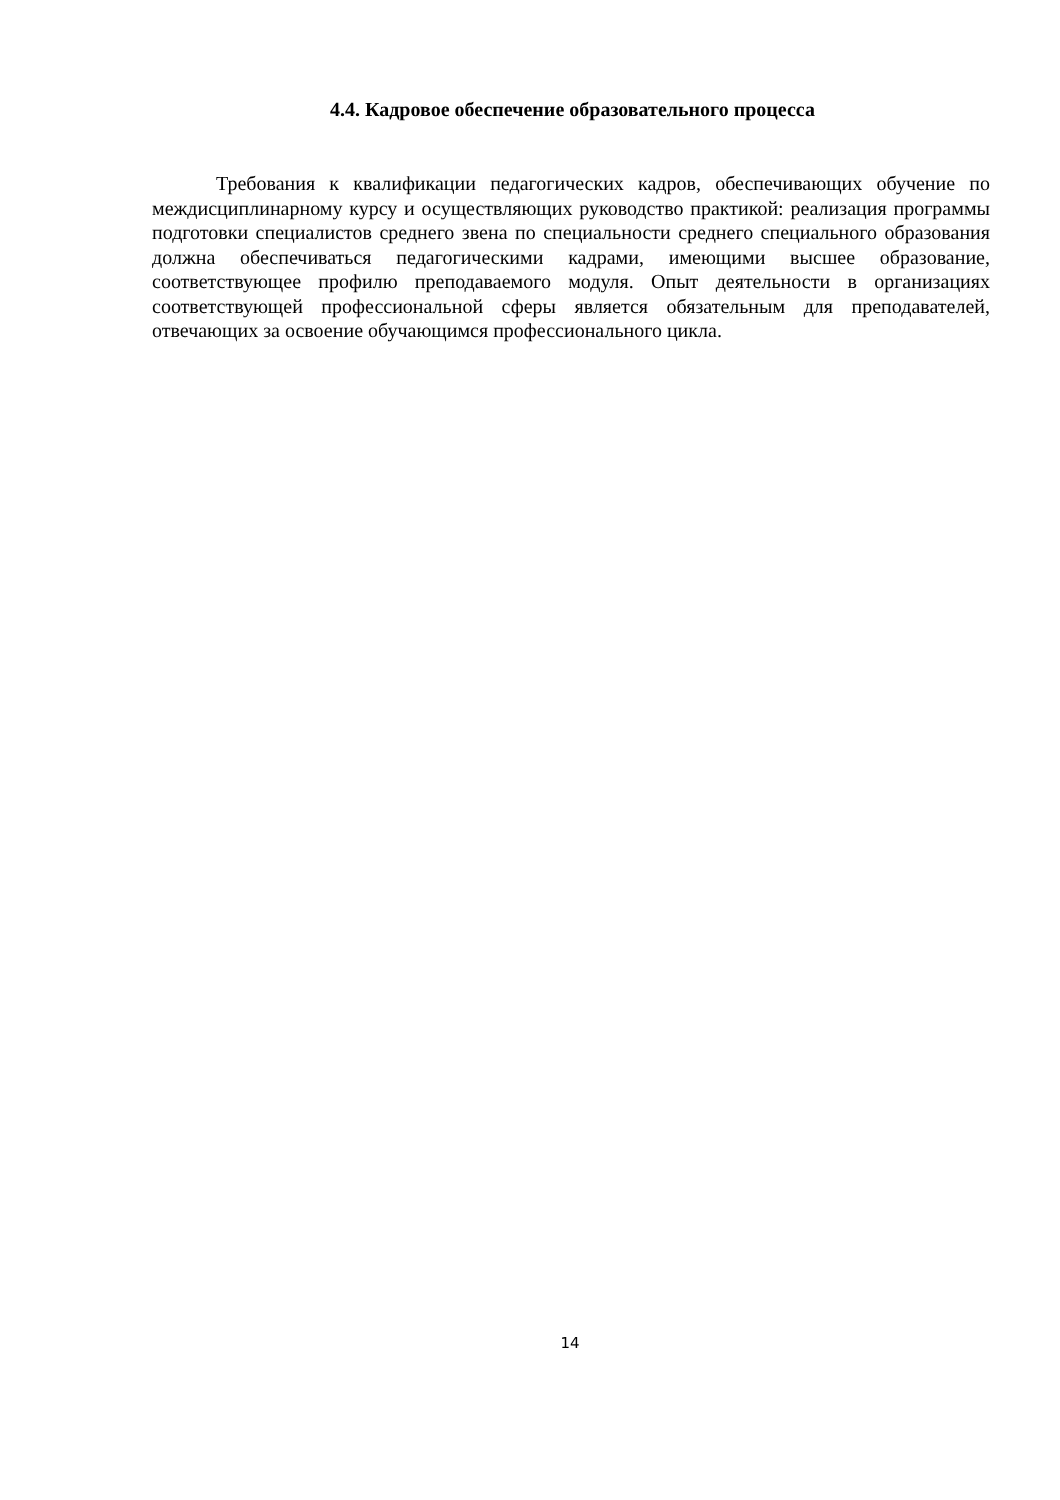4.4. Кадровое обеспечение образовательного процесса
Требования к квалификации педагогических кадров, обеспечивающих обучение по междисциплинарному курсу и осуществляющих руководство практикой: реализация программы подготовки специалистов среднего звена по специальности среднего специального образования должна обеспечиваться педагогическими кадрами, имеющими высшее образование, соответствующее профилю преподаваемого модуля. Опыт деятельности в организациях соответствующей профессиональной сферы является обязательным для преподавателей, отвечающих за освоение обучающимся профессионального цикла.
14